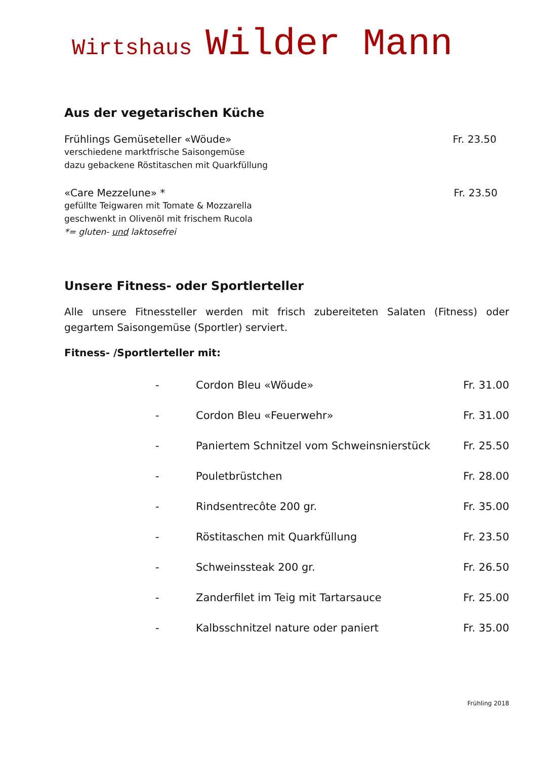Wirtshaus Wilder Mann
Aus der vegetarischen Küche
Frühlings Gemüseteller «Wöude» Fr. 23.50
verschiedene marktfrische Saisongemüse
dazu gebackene Röstitaschen mit Quarkfüllung
«Care Mezzelune» * Fr. 23.50
gefüllte Teigwaren mit Tomate & Mozzarella
geschwenkt in Olivenöl mit frischem Rucola
*= gluten- und laktosefrei
Unsere Fitness- oder Sportlerteller
Alle unsere Fitnessteller werden mit frisch zubereiteten Salaten (Fitness) oder gegartem Saisongemüse (Sportler) serviert.
Fitness- /Sportlerteller mit:
- Cordon Bleu «Wöude» Fr. 31.00
- Cordon Bleu «Feuerwehr» Fr. 31.00
- Paniertem Schnitzel vom Schweinsnierstück Fr. 25.50
- Pouletbrüstchen Fr. 28.00
- Rindsentrecôte 200 gr. Fr. 35.00
- Röstitaschen mit Quarkfüllung Fr. 23.50
- Schweinssteak 200 gr. Fr. 26.50
- Zanderfilet im Teig mit Tartarsauce Fr. 25.00
- Kalbsschnitzel nature oder paniert Fr. 35.00
Frühling 2018